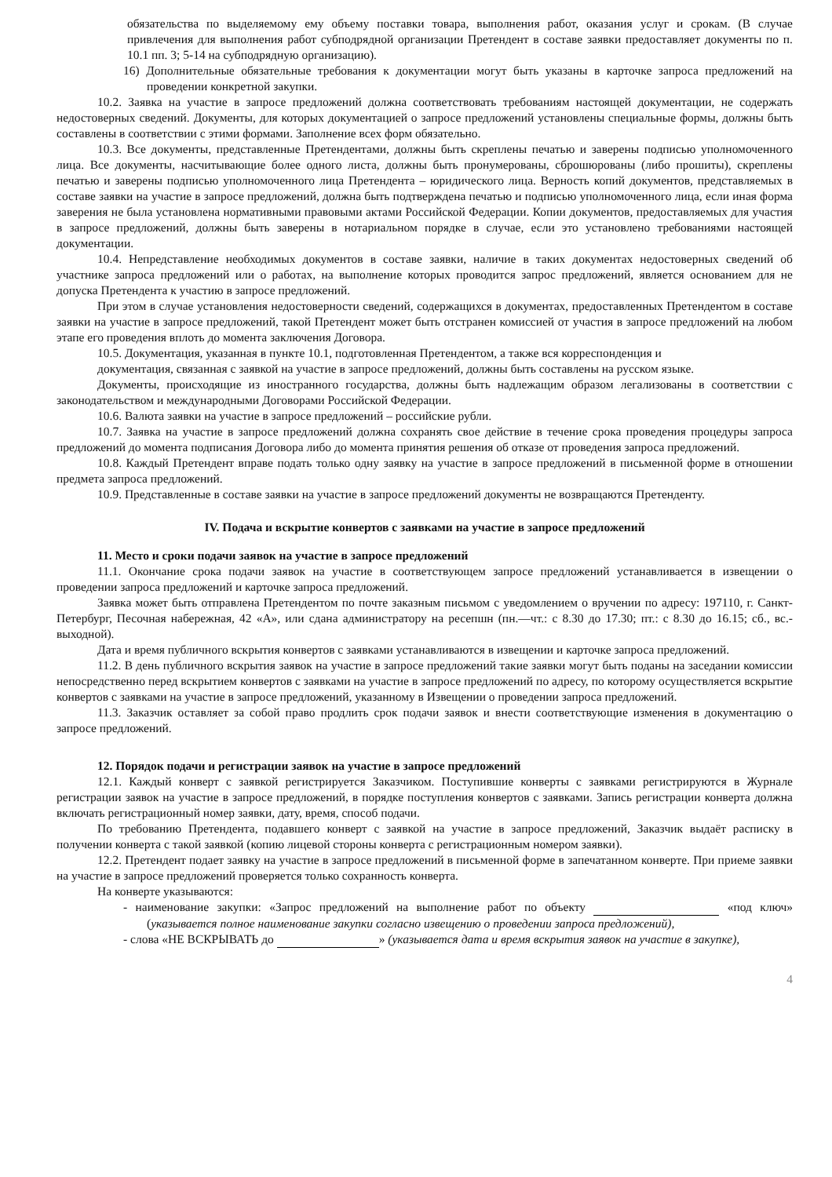обязательства по выделяемому ему объему поставки товара, выполнения работ, оказания услуг и срокам. (В случае привлечения для выполнения работ субподрядной организации Претендент в составе заявки предоставляет документы по п. 10.1 пп. 3; 5-14 на субподрядную организацию).
16) Дополнительные обязательные требования к документации могут быть указаны в карточке запроса предложений на проведении конкретной закупки.
10.2. Заявка на участие в запросе предложений должна соответствовать требованиям настоящей документации, не содержать недостоверных сведений. Документы, для которых документацией о запросе предложений установлены специальные формы, должны быть составлены в соответствии с этими формами. Заполнение всех форм обязательно.
10.3. Все документы, представленные Претендентами, должны быть скреплены печатью и заверены подписью уполномоченного лица. Все документы, насчитывающие более одного листа, должны быть пронумерованы, сброшюрованы (либо прошиты), скреплены печатью и заверены подписью уполномоченного лица Претендента – юридического лица. Верность копий документов, представляемых в составе заявки на участие в запросе предложений, должна быть подтверждена печатью и подписью уполномоченного лица, если иная форма заверения не была установлена нормативными правовыми актами Российской Федерации. Копии документов, предоставляемых для участия в запросе предложений, должны быть заверены в нотариальном порядке в случае, если это установлено требованиями настоящей документации.
10.4. Непредставление необходимых документов в составе заявки, наличие в таких документах недостоверных сведений об участнике запроса предложений или о работах, на выполнение которых проводится запрос предложений, является основанием для не допуска Претендента к участию в запросе предложений.
При этом в случае установления недостоверности сведений, содержащихся в документах, предоставленных Претендентом в составе заявки на участие в запросе предложений, такой Претендент может быть отстранен комиссией от участия в запросе предложений на любом этапе его проведения вплоть до момента заключения Договора.
10.5. Документация, указанная в пункте 10.1, подготовленная Претендентом, а также вся корреспонденция и
документация, связанная с заявкой на участие в запросе предложений, должны быть составлены на русском языке.
Документы, происходящие из иностранного государства, должны быть надлежащим образом легализованы в соответствии с законодательством и международными Договорами Российской Федерации.
10.6. Валюта заявки на участие в запросе предложений – российские рубли.
10.7. Заявка на участие в запросе предложений должна сохранять свое действие в течение срока проведения процедуры запроса предложений до момента подписания Договора либо до момента принятия решения об отказе от проведения запроса предложений.
10.8. Каждый Претендент вправе подать только одну заявку на участие в запросе предложений в письменной форме в отношении предмета запроса предложений.
10.9. Представленные в составе заявки на участие в запросе предложений документы не возвращаются Претенденту.
IV. Подача и вскрытие конвертов с заявками на участие в запросе предложений
11. Место и сроки подачи заявок на участие в запросе предложений
11.1. Окончание срока подачи заявок на участие в соответствующем запросе предложений устанавливается в извещении о проведении запроса предложений и карточке запроса предложений.
Заявка может быть отправлена Претендентом по почте заказным письмом с уведомлением о вручении по адресу: 197110, г. Санкт-Петербург, Песочная набережная, 42 «А», или сдана администратору на ресепшн (пн.—чт.: с 8.30 до 17.30; пт.: с 8.30 до 16.15; сб., вс.-выходной).
Дата и время публичного вскрытия конвертов с заявками устанавливаются в извещении и карточке запроса предложений.
11.2. В день публичного вскрытия заявок на участие в запросе предложений такие заявки могут быть поданы на заседании комиссии непосредственно перед вскрытием конвертов с заявками на участие в запросе предложений по адресу, по которому осуществляется вскрытие конвертов с заявками на участие в запросе предложений, указанному в Извещении о проведении запроса предложений.
11.3. Заказчик оставляет за собой право продлить срок подачи заявок и внести соответствующие изменения в документацию о запросе предложений.
12. Порядок подачи и регистрации заявок на участие в запросе предложений
12.1. Каждый конверт с заявкой регистрируется Заказчиком. Поступившие конверты с заявками регистрируются в Журнале регистрации заявок на участие в запросе предложений, в порядке поступления конвертов с заявками. Запись регистрации конверта должна включать регистрационный номер заявки, дату, время, способ подачи.
По требованию Претендента, подавшего конверт с заявкой на участие в запросе предложений, Заказчик выдаёт расписку в получении конверта с такой заявкой (копию лицевой стороны конверта с регистрационным номером заявки).
12.2. Претендент подает заявку на участие в запросе предложений в письменной форме в запечатанном конверте. При приеме заявки на участие в запросе предложений проверяется только сохранность конверта.
На конверте указываются:
- наименование закупки: «Запрос предложений на выполнение работ по объекту «под ключ» (указывается полное наименование закупки согласно извещению о проведении запроса предложений),
- слова «НЕ ВСКРЫВАТЬ до » (указывается дата и время вскрытия заявок на участие в закупке),
4